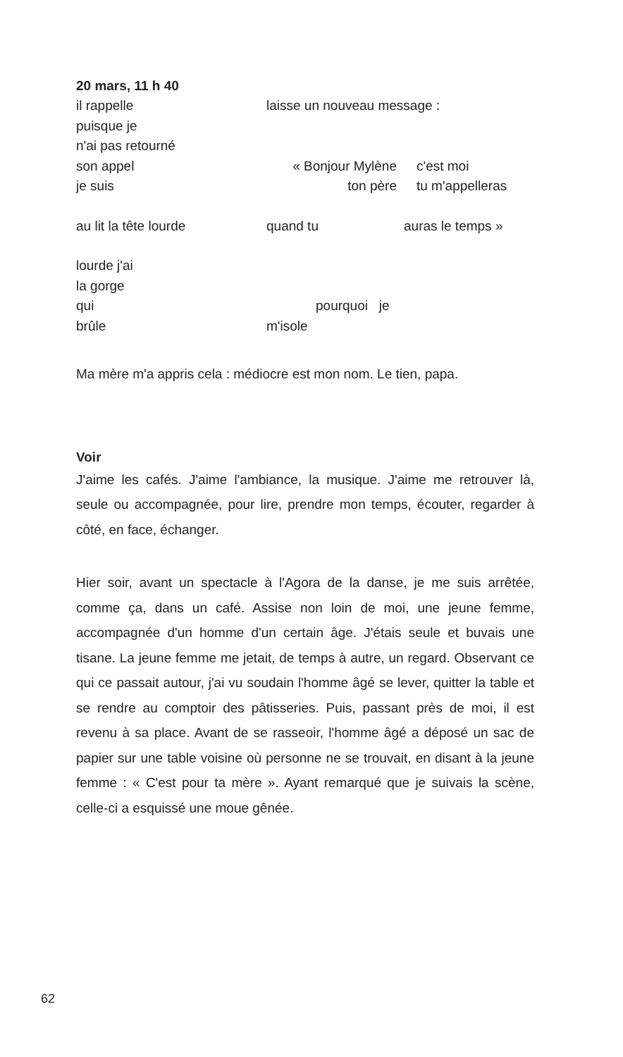20 mars, 11 h 40
il rappelle laisse un nouveau message :
puisque je
n'ai pas retourné
son appel « Bonjour Mylène c'est moi
je suis ton père tu m'appelleras
au lit la tête lourde quand tu auras le temps »
lourde j'ai
la gorge
qui pourquoi je
brûle m'isole
Ma mère m'a appris cela : médiocre est mon nom. Le tien, papa.
Voir
J'aime les cafés. J'aime l'ambiance, la musique. J'aime me retrouver là, seule ou accompagnée, pour lire, prendre mon temps, écouter, regarder à côté, en face, échanger.
Hier soir, avant un spectacle à l'Agora de la danse, je me suis arrêtée, comme ça, dans un café. Assise non loin de moi, une jeune femme, accompagnée d'un homme d'un certain âge. J'étais seule et buvais une tisane. La jeune femme me jetait, de temps à autre, un regard. Observant ce qui ce passait autour, j'ai vu soudain l'homme âgé se lever, quitter la table et se rendre au comptoir des pâtisseries. Puis, passant près de moi, il est revenu à sa place. Avant de se rasseoir, l'homme âgé a déposé un sac de papier sur une table voisine où personne ne se trouvait, en disant à la jeune femme : « C'est pour ta mère ». Ayant remarqué que je suivais la scène, celle-ci a esquissé une moue gênée.
62